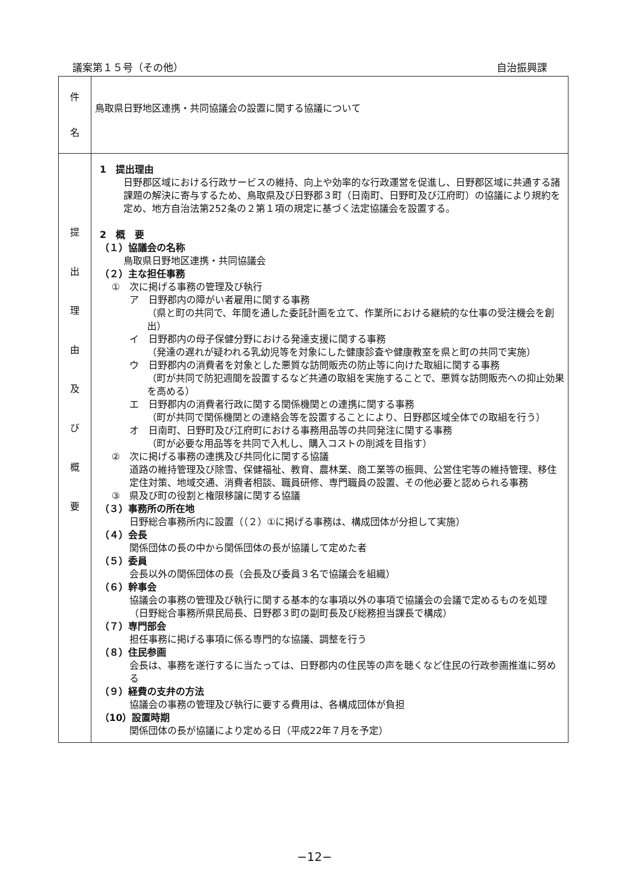議案第１５号（その他） 自治振興課
| 件 名 | 鳥取県日野地区連携・共同協議会の設置に関する協議について |
| 提 出 理 由 及 び 概 要 | 1 提出理由 日野郡区域における行政サービスの維持、向上や効率的な行政運営を促進し、日野郡区域に共通する諸課題の解決に寄与するため、鳥取県及び日野郡３町（日南町、日野町及び江府町）の協議により規約を定め、地方自治法第252条の２第１項の規定に基づく法定協議会を設置する。 2 概 要 （１）協議会の名称 鳥取県日野地区連携・共同協議会 （２）主な担任事務 ① 次に掲げる事務の管理及び執行 ア 日野郡内の障がい者雇用に関する事務 （県と町の共同で、年間を通した委託計画を立て、作業所における継続的な仕事の受注機会を創出） イ 日野郡内の母子保健分野における発達支援に関する事務 （発達の遅れが疑われる乳幼児等を対象にした健康診査や健康教室を県と町の共同で実施） ウ 日野郡内の消費者を対象とした悪質な訪問販売の防止等に向けた取組に関する事務 （町が共同で防犯週間を設置するなど共通の取組を実施することで、悪質な訪問販売への抑止効果を高める） エ 日野郡内の消費者行政に関する関係機関との連携に関する事務 （町が共同で関係機関との連絡会等を設置することにより、日野郡区域全体での取組を行う） オ 日南町、日野町及び江府町における事務用品等の共同発注に関する事務 （町が必要な用品等を共同で入札し、購入コストの削減を目指す） ② 次に掲げる事務の連携及び共同化に関する協議 道路の維持管理及び除雪、保健福祉、教育、農林業、商工業等の振興、公営住宅等の維持管理、移住定住対策、地域交通、消費者相談、職員研修、専門職員の設置、その他必要と認められる事務 ③ 県及び町の役割と権限移譲に関する協議 （３）事務所の所在地 日野総合事務所内に設置（（２）①に掲げる事務は、構成団体が分担して実施） （４）会長 関係団体の長の中から関係団体の長が協議して定めた者 （５）委員 会長以外の関係団体の長（会長及び委員３名で協議会を組織） （６）幹事会 協議会の事務の管理及び執行に関する基本的な事項以外の事項で協議会の会議で定めるものを処理（日野総合事務所県民局長、日野郡３町の副町長及び総務担当課長で構成） （７）専門部会 担任事務に掲げる事項に係る専門的な協議、調整を行う （８）住民参画 会長は、事務を遂行するに当たっては、日野郡内の住民等の声を聴くなど住民の行政参画推進に努める （９）経費の支弁の方法 協議会の事務の管理及び執行に要する費用は、各構成団体が負担 （10）設置時期 関係団体の長が協議により定める日（平成22年７月を予定） |
−12−